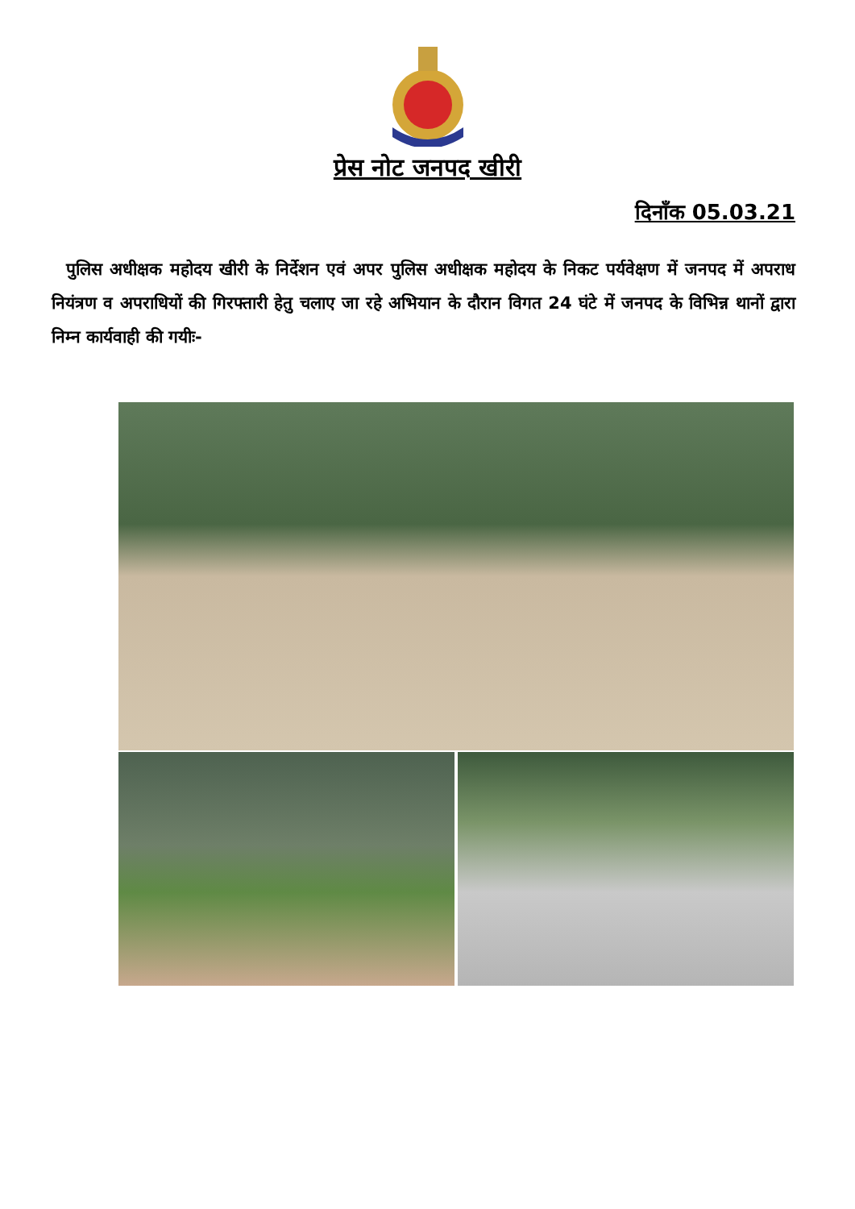प्रेस नोट जनपद खीरी
दिनाँक 05.03.21
पुलिस अधीक्षक महोदय खीरी के निर्देशन एवं अपर पुलिस अधीक्षक महोदय के निकट पर्यवेक्षण में जनपद में अपराध नियंत्रण व अपराधियों की गिरफ्तारी हेतु चलाए जा रहे अभियान के दौरान विगत 24 घंटे में जनपद के विभिन्न थानों द्वारा निम्न कार्यवाही की गयीः-